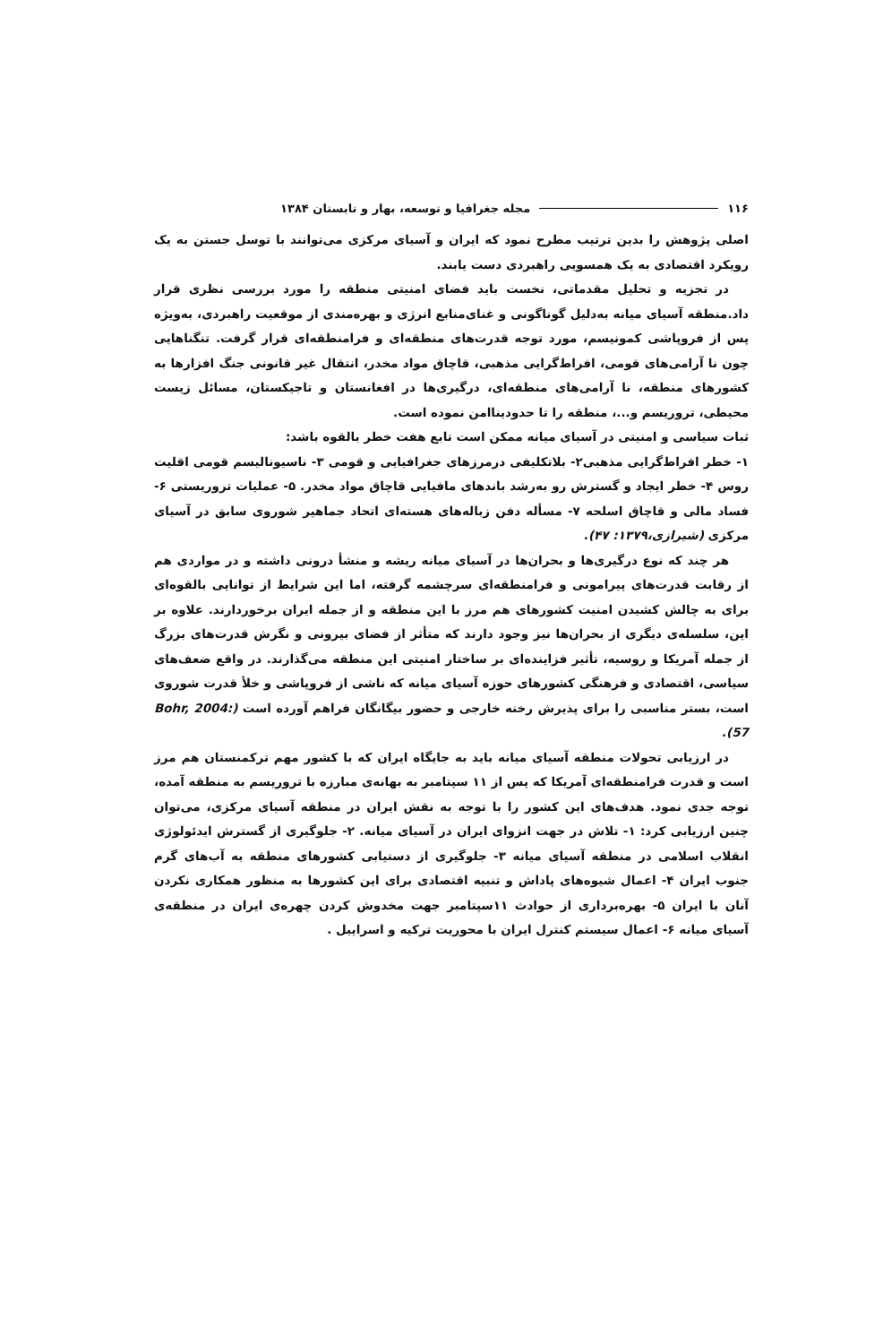۱۱۶ مجله جغرافیا و توسعه، بهار و تابستان ۱۳۸۴
اصلی پژوهش را بدین ترتیب مطرح نمود که ایران و آسیای مرکزی می‌توانند با توسل جستن به یک رویکرد اقتصادی به یک همسویی راهبردی دست یابند.
در تجزیه و تحلیل مقدماتی، نخست باید فضای امنیتی منطقه را مورد بررسی نظری قرار داد.منطقه آسیای میانه به‌دلیل گوناگونی و غنای‌منابع انرژی و بهره‌مندی از موقعیت راهبردی، به‌ویژه پس از فروپاشی کمونیسم، مورد توجه قدرت‌های منطقه‌ای و فرامنطقه‌ای قرار گرفت. تنگناهایی چون نا آرامی‌های قومی، افراط‌گرایی مذهبی، قاچاق مواد مخدر، انتقال غیر قانونی جنگ افزارها به کشورهای منطقه، نا آرامی‌های منطقه‌ای، درگیری‌ها در افغانستان و تاجیکستان، مسائل زیست محیطی، تروریسم و...، منطقه را تا حدودیناامن نموده است.
ثبات سیاسی و امنیتی در آسیای میانه ممکن است تابع هفت خطر بالقوه باشد:
۱- خطر افراط‌گرایی مذهبی۲- بلاتکلیفی درمرزهای جغرافیایی و قومی ۳- ناسیونالیسم قومی اقلیت روس ۴- خطر ایجاد و گسترش رو به‌رشد باندهای مافیایی قاچاق مواد مخدر. ۵- عملیات تروریستی ۶- فساد مالی و قاچاق اسلحه ۷- مسأله دفن زباله‌های هسته‌ای اتحاد جماهیر شوروی سابق در آسیای مرکزی (شیرازی،۱۳۷۹: ۴۷).
هر چند که نوع درگیری‌ها و بحران‌ها در آسیای میانه ریشه و منشأ درونی داشته و در مواردی هم از رقابت قدرت‌های پیرامونی و فرامنطقه‌ای سرچشمه گرفته، اما این شرایط از توانایی بالقوه‌ای برای به چالش کشیدن امنیت کشورهای هم مرز با این منطقه و از جمله ایران برخوردارند. علاوه بر این، سلسله‌ی دیگری از بحران‌ها نیز وجود دارند که متأثر از فضای بیرونی و نگرش قدرت‌های بزرگ از جمله آمریکا و روسیه، تأثیر فزاینده‌ای بر ساختار امنیتی این منطقه می‌گذارند. در واقع ضعف‌های سیاسی، اقتصادی و فرهنگی کشورهای حوزه آسیای میانه که ناشی از فروپاشی و خلأ قدرت شوروی است، بستر مناسبی را برای پذیرش رخنه خارجی و حضور بیگانگان فراهم آورده است (Bohr, 2004: 57).
در ارزیابی تحولات منطقه آسیای میانه باید به جایگاه ایران که با کشور مهم ترکمنستان هم مرز است و قدرت فرامنطقه‌ای آمریکا که پس از ۱۱ سپتامبر به بهانه‌ی مبارزه با تروریسم به منطقه آمده، توجه جدی نمود. هدف‌های این کشور را با توجه به نقش ایران در منطقه آسیای مرکزی، می‌توان چنین ارزیابی کرد: ۱- تلاش در جهت انزوای ایران در آسیای میانه. ۲- جلوگیری از گسترش ایدئولوژی انقلاب اسلامی در منطقه آسیای میانه ۳- جلوگیری از دستیابی کشورهای منطقه به آب‌های گرم جنوب ایران ۴- اعمال شیوه‌های پاداش و تنبیه اقتصادی برای این کشورها به منظور همکاری نکردن آنان با ایران ۵- بهره‌برداری از حوادث ۱۱سپتامبر جهت مخدوش کردن چهره‌ی ایران در منطقه‌ی آسیای میانه ۶- اعمال سیستم کنترل ایران با محوریت ترکیه و اسراییل .